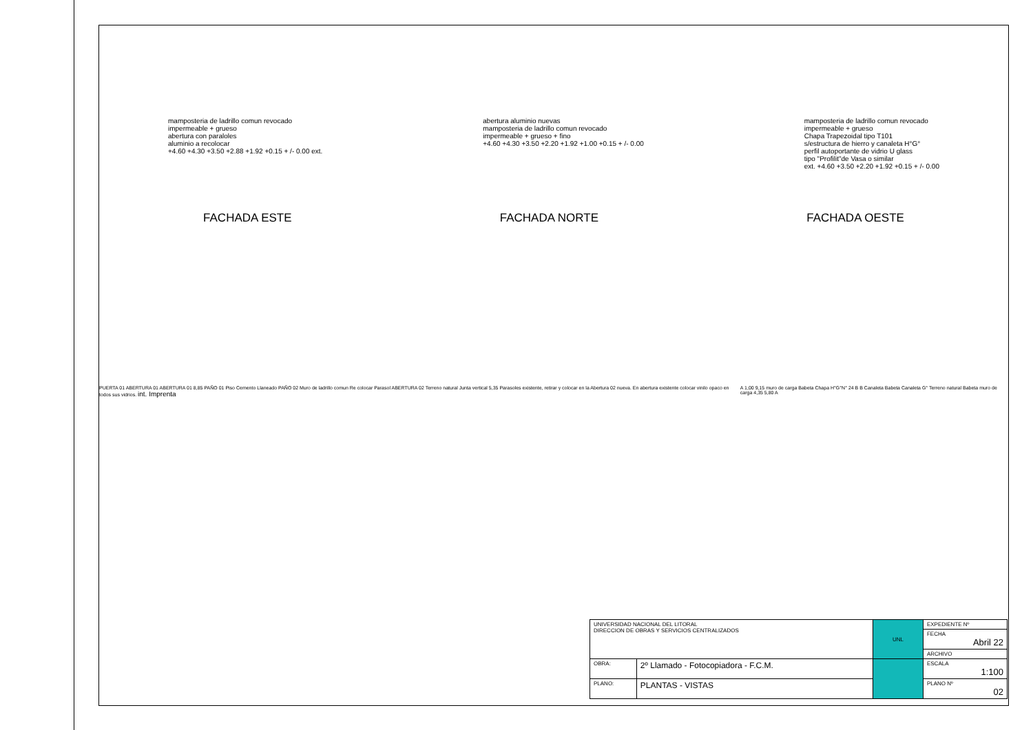mamposteria de ladrillo comun revocado
impermeable + grueso
abertura con paraloles
aluminio a recolocar
+4.60 +4.30 +3.50 +2.88 +1.92 +0.15 + /- 0.00 ext.
abertura aluminio nuevas
mamposteria de ladrillo comun revocado
impermeable + grueso + fino
+4.60 +4.30 +3.50 +2.20 +1.92 +1.00 +0.15 + /- 0.00
mamposteria de ladrillo comun revocado
impermeable + grueso
Chapa Trapezoidal tipo T101
s/estructura de hierro y canaleta H°G°
perfil autoportante de vidrio U glass
tipo "Profilit"de Vasa o similar
ext. +4.60 +3.50 +2.20 +1.92 +0.15 + /- 0.00
FACHADA ESTE FACHADA NORTE FACHADA OESTE
PUERTA 01 ABERTURA 01 ABERTURA 01 8,85 PAÑO 01 Piso Cemento Llaneado PAÑO 02 Muro de ladrillo comun Re colocar Parasol ABERTURA 02 Terreno natural Junta vertical 5,35 Parasoles existente, retirar y colocar en la Abertura 02 nueva. En abertura existente colocar vinilo opaco en todos sus vidrios. int. Imprenta
A 1,00 9,15 muro de carga Babeta Chapa H°G°N° 24 B B Canaleta Babeta Canaleta G° Terreno natural Babeta muro de carga 4,35 5,80 A
| UNIVERSIDAD NACIONAL DEL LITORAL DIRECCION DE OBRAS Y SERVICIOS CENTRALIZADOS | | UNL | EXPEDIENTE Nº |
| | | | FECHA Abril 22 |
| | | | ARCHIVO |
| OBRA: | 2º Llamado - Fotocopiadora - F.C.M. | | ESCALA 1:100 |
| PLANO: | PLANTAS - VISTAS | | PLANO Nº 02 |